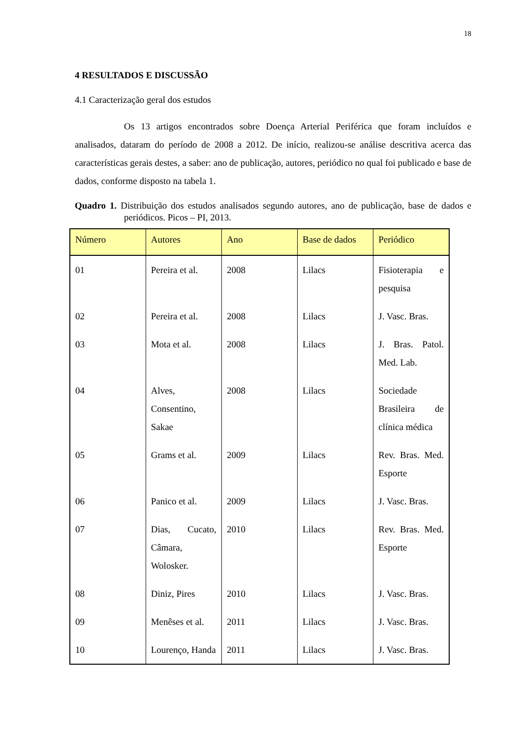18
4 RESULTADOS E DISCUSSÃO
4.1 Caracterização geral dos estudos
Os 13 artigos encontrados sobre Doença Arterial Periférica que foram incluídos e analisados, dataram do período de 2008 a 2012. De início, realizou-se análise descritiva acerca das características gerais destes, a saber: ano de publicação, autores, periódico no qual foi publicado e base de dados, conforme disposto na tabela 1.
Quadro 1. Distribuição dos estudos analisados segundo autores, ano de publicação, base de dados e periódicos. Picos – PI, 2013.
| Número | Autores | Ano | Base de dados | Periódico |
| --- | --- | --- | --- | --- |
| 01 | Pereira et al. | 2008 | Lilacs | Fisioterapia e pesquisa |
| 02 | Pereira et al. | 2008 | Lilacs | J. Vasc. Bras. |
| 03 | Mota et al. | 2008 | Lilacs | J. Bras. Patol. Med. Lab. |
| 04 | Alves, Consentino, Sakae | 2008 | Lilacs | Sociedade Brasileira de clínica médica |
| 05 | Grams et al. | 2009 | Lilacs | Rev. Bras. Med. Esporte |
| 06 | Panico et al. | 2009 | Lilacs | J. Vasc. Bras. |
| 07 | Dias, Cucato, Câmara, Wolosker. | 2010 | Lilacs | Rev. Bras. Med. Esporte |
| 08 | Diniz, Pires | 2010 | Lilacs | J. Vasc. Bras. |
| 09 | Menêses et al. | 2011 | Lilacs | J. Vasc. Bras. |
| 10 | Lourenço, Handa | 2011 | Lilacs | J. Vasc. Bras. |